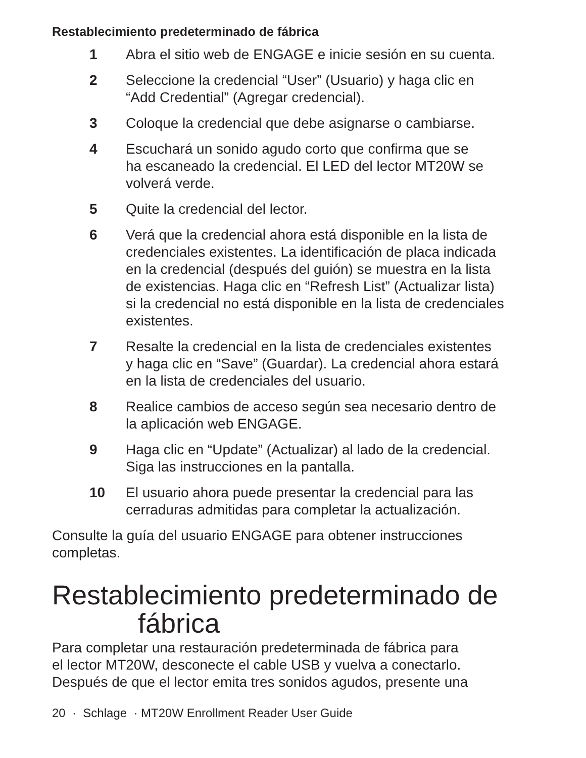Restablecimiento predeterminado de fábrica
1 Abra el sitio web de ENGAGE e inicie sesión en su cuenta.
2 Seleccione la credencial “User” (Usuario) y haga clic en
“Add Credential” (Agregar credencial).
3 Coloque la credencial que debe asignarse o cambiarse.
4 Escuchará un sonido agudo corto que confirma que se
ha escaneado la credencial. El LED del lector MT20W se
volverá verde.
5 Quite la credencial del lector.
6 Verá que la credencial ahora está disponible en la lista de
credenciales existentes. La identificación de placa indicada
en la credencial (después del guión) se muestra en la lista
de existencias. Haga clic en “Refresh List” (Actualizar lista)
si la credencial no está disponible en la lista de credenciales
existentes.
7 Resalte la credencial en la lista de credenciales existentes
y haga clic en “Save” (Guardar). La credencial ahora estará
en la lista de credenciales del usuario.
8 Realice cambios de acceso según sea necesario dentro de
la aplicación web ENGAGE.
9 Haga clic en “Update” (Actualizar) al lado de la credencial.
Siga las instrucciones en la pantalla.
10 El usuario ahora puede presentar la credencial para las
cerraduras admitidas para completar la actualización.
Consulte la guía del usuario ENGAGE para obtener instrucciones
completas.
Restablecimiento predeterminado de
fábrica
Para completar una restauración predeterminada de fábrica para
el lector MT20W, desconecte el cable USB y vuelva a conectarlo.
Después de que el lector emita tres sonidos agudos, presente una
20 · Schlage · MT20W Enrollment Reader User Guide